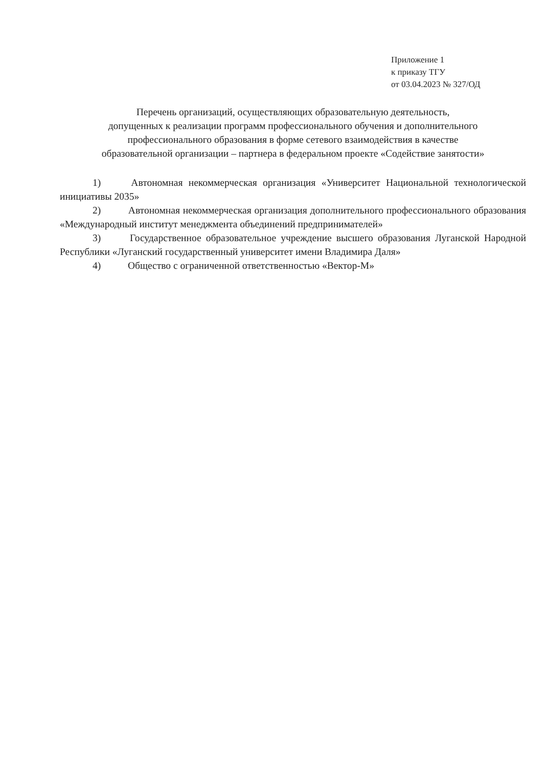Приложение 1
к приказу ТГУ
от 03.04.2023 № 327/ОД
Перечень организаций, осуществляющих образовательную деятельность,
допущенных к реализации программ профессионального обучения и дополнительного
профессионального образования в форме сетевого взаимодействия в качестве
образовательной организации – партнера в федеральном проекте «Содействие занятости»
1) Автономная некоммерческая организация «Университет Национальной технологической инициативы 2035»
2) Автономная некоммерческая организация дополнительного профессионального образования «Международный институт менеджмента объединений предпринимателей»
3) Государственное образовательное учреждение высшего образования Луганской Народной Республики «Луганский государственный университет имени Владимира Даля»
4) Общество с ограниченной ответственностью «Вектор-М»